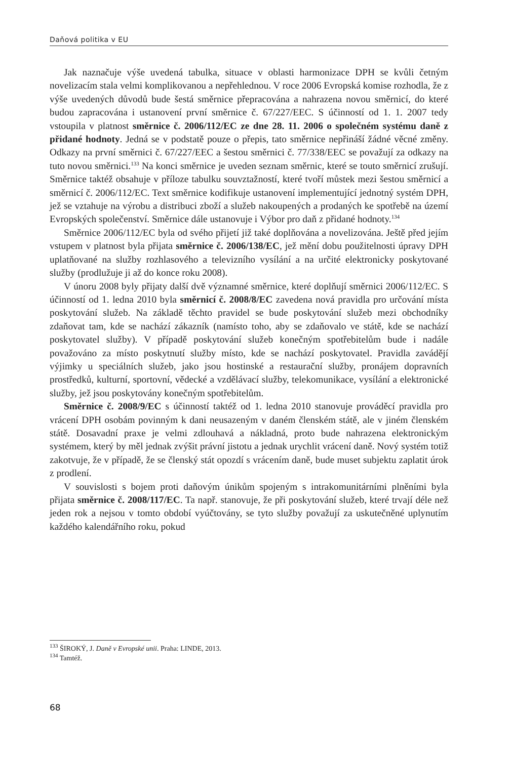Daňová politika v EU
Jak naznačuje výše uvedená tabulka, situace v oblasti harmonizace DPH se kvůli četným novelizacím stala velmi komplikovanou a nepřehlednou. V roce 2006 Evropská komise rozhodla, že z výše uvedených důvodů bude šestá směrnice přepracována a nahrazena novou směrnicí, do které budou zapracována i ustanovení první směrnice č. 67/227/EEC. S účinností od 1. 1. 2007 tedy vstoupila v platnost směrnice č. 2006/112/EC ze dne 28. 11. 2006 o společném systému daně z přidané hodnoty. Jedná se v podstatě pouze o přepis, tato směrnice nepřináší žádné věcné změny. Odkazy na první směrnici č. 67/227/EEC a šestou směrnici č. 77/338/EEC se považují za odkazy na tuto novou směrnici.<sup>133</sup> Na konci směrnice je uveden seznam směrnic, které se touto směrnicí zrušují. Směrnice taktéž obsahuje v příloze tabulku souvztažností, které tvoří můstek mezi šestou směrnicí a směrnicí č. 2006/112/EC. Text směrnice kodifikuje ustanovení implementující jednotný systém DPH, jež se vztahuje na výrobu a distribuci zboží a služeb nakoupených a prodaných ke spotřebě na území Evropských společenství. Směrnice dále ustanovuje i Výbor pro daň z přidané hodnoty.<sup>134</sup>
Směrnice 2006/112/EC byla od svého přijetí již také doplňována a novelizována. Ještě před jejím vstupem v platnost byla přijata směrnice č. 2006/138/EC, jež mění dobu použitelnosti úpravy DPH uplatňované na služby rozhlasového a televizního vysílání a na určité elektronicky poskytované služby (prodlužuje ji až do konce roku 2008).
V únoru 2008 byly přijaty další dvě významné směrnice, které doplňují směrnici 2006/112/EC. S účinností od 1. ledna 2010 byla směrnicí č. 2008/8/EC zavedena nová pravidla pro určování místa poskytování služeb. Na základě těchto pravidel se bude poskytování služeb mezi obchodníky zdaňovat tam, kde se nachází zákazník (namísto toho, aby se zdaňovalo ve státě, kde se nachází poskytovatel služby). V případě poskytování služeb konečným spotřebitelům bude i nadále považováno za místo poskytnutí služby místo, kde se nachází poskytovatel. Pravidla zavádějí výjimky u speciálních služeb, jako jsou hostinské a restaurační služby, pronájem dopravních prostředků, kulturní, sportovní, vědecké a vzdělávací služby, telekomunikace, vysílání a elektronické služby, jež jsou poskytovány konečným spotřebitelům.
Směrnice č. 2008/9/EC s účinností taktéž od 1. ledna 2010 stanovuje prováděcí pravidla pro vrácení DPH osobám povinným k dani neusazeným v daném členském státě, ale v jiném členském státě. Dosavadní praxe je velmi zdlouhavá a nákladná, proto bude nahrazena elektronickým systémem, který by měl jednak zvýšit právní jistotu a jednak urychlit vrácení daně. Nový systém totiž zakotvuje, že v případě, že se členský stát opozdí s vrácením daně, bude muset subjektu zaplatit úrok z prodlení.
V souvislosti s bojem proti daňovým únikům spojeným s intrakomunitárními plněními byla přijata směrnice č. 2008/117/EC. Ta např. stanovuje, že při poskytování služeb, které trvají déle než jeden rok a nejsou v tomto období vyúčtovány, se tyto služby považují za uskutečněné uplynutím každého kalendářního roku, pokud
<sup>133</sup> ŠIROKÝ, J. Daně v Evropské unii. Praha: LINDE, 2013.
<sup>134</sup> Tamtéž.
68